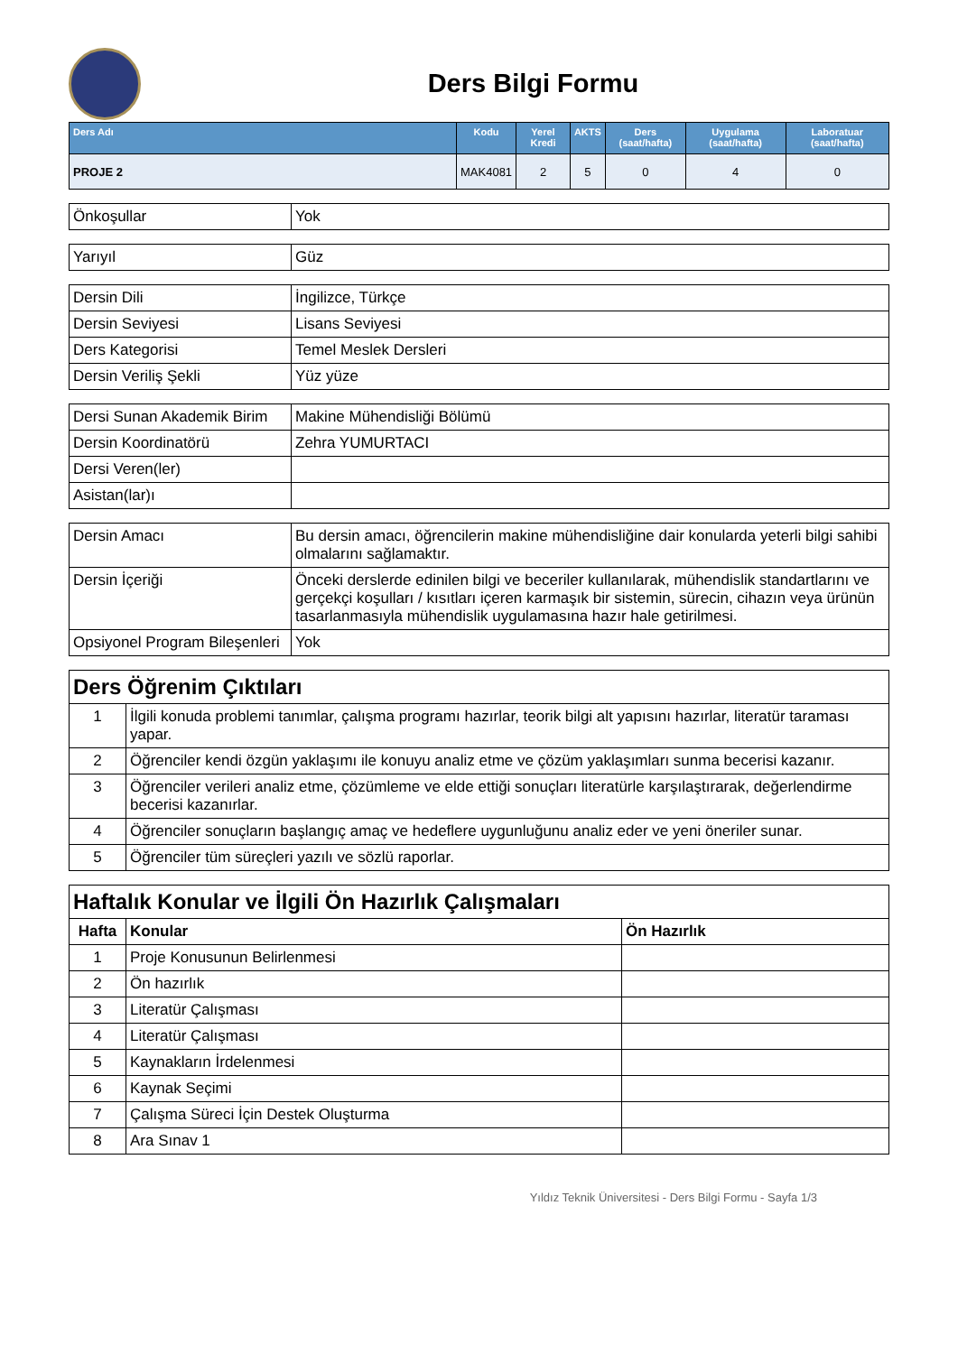Ders Bilgi Formu
| Ders Adı | Kodu | Yerel Kredi | AKTS | Ders (saat/hafta) | Uygulama (saat/hafta) | Laboratuar (saat/hafta) |
| --- | --- | --- | --- | --- | --- | --- |
| PROJE 2 | MAK4081 | 2 | 5 | 0 | 4 | 0 |
| Önkoşullar | Yok |
| Yarıyıl | Güz |
| Dersin Dili | İngilizce, Türkçe |
| Dersin Seviyesi | Lisans Seviyesi |
| Ders Kategorisi | Temel Meslek Dersleri |
| Dersin Veriliş Şekli | Yüz yüze |
| Dersi Sunan Akademik Birim | Makine Mühendisliği Bölümü |
| Dersin Koordinatörü | Zehra YUMURTACI |
| Dersi Veren(ler) | |
| Asistan(lar)ı | |
| Dersin Amacı | Bu dersin amacı, öğrencilerin makine mühendisliğine dair konularda yeterli bilgi sahibi olmalarını sağlamaktır. |
| Dersin İçeriği | Önceki derslerde edinilen bilgi ve beceriler kullanılarak, mühendislik standartlarını ve gerçekçi koşulları / kısıtları içeren karmaşık bir sistemin, sürecin, cihazın veya ürünün tasarlanmasıyla mühendislik uygulamasına hazır hale getirilmesi. |
| Opsiyonel Program Bileşenleri | Yok |
| Ders Öğrenim Çıktıları | |
| 1 | İlgili konuda problemi tanımlar, çalışma programı hazırlar, teorik bilgi alt yapısını hazırlar, literatür taraması yapar. |
| 2 | Öğrenciler kendi özgün yaklaşımı ile konuyu analiz etme ve çözüm yaklaşımları sunma becerisi kazanır. |
| 3 | Öğrenciler verileri analiz etme, çözümleme ve elde ettiği sonuçları literatürle karşılaştırarak, değerlendirme becerisi kazanırlar. |
| 4 | Öğrenciler sonuçların başlangıç amaç ve hedeflere uygunluğunu analiz eder ve yeni öneriler sunar. |
| 5 | Öğrenciler tüm süreçleri yazılı ve sözlü raporlar. |
| Haftalık Konular ve İlgili Ön Hazırlık Çalışmaları | | |
| Hafta | Konular | Ön Hazırlık |
| 1 | Proje Konusunun Belirlenmesi | |
| 2 | Ön hazırlık | |
| 3 | Literatür Çalışması | |
| 4 | Literatür Çalışması | |
| 5 | Kaynakların İrdelenmesi | |
| 6 | Kaynak Seçimi | |
| 7 | Çalışma Süreci İçin Destek Oluşturma | |
| 8 | Ara Sınav 1 | |
Yıldız Teknik Üniversitesi - Ders Bilgi Formu - Sayfa 1/3